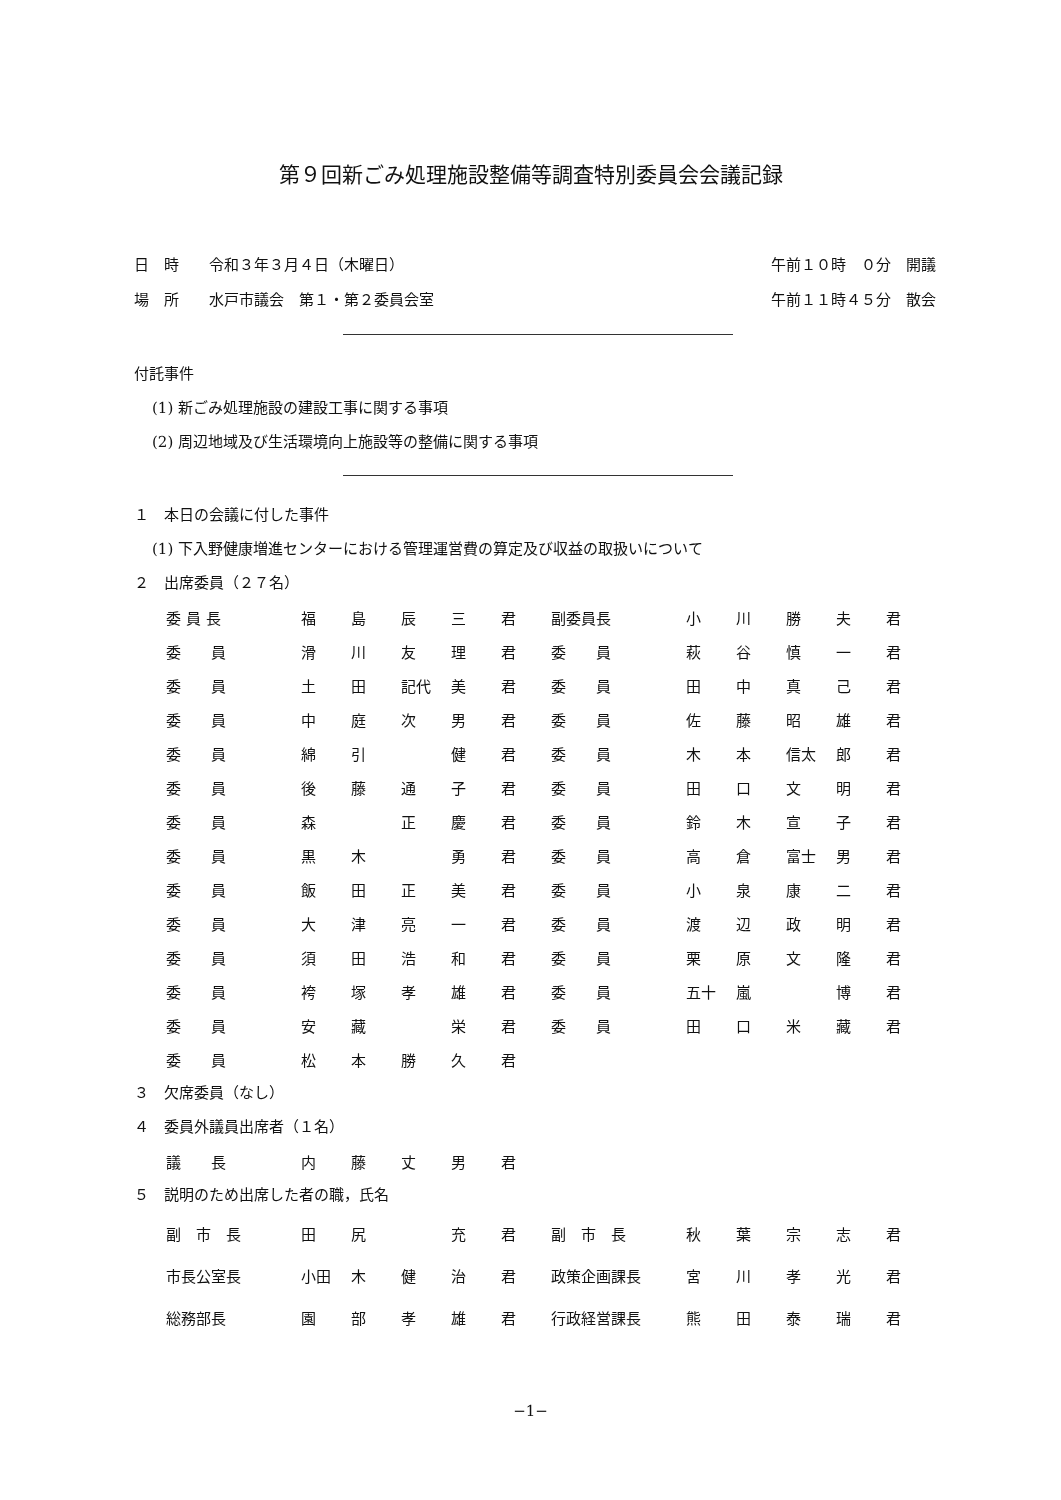第９回新ごみ処理施設整備等調査特別委員会会議記録
日　時　　令和３年３月４日（木曜日） 午前１０時　０分　開議
場　所　　水戸市議会　第１・第２委員会室 午前１１時４５分　散会
付託事件
(1) 新ごみ処理施設の建設工事に関する事項
(2) 周辺地域及び生活環境向上施設等の整備に関する事項
１　本日の会議に付した事件
(1) 下入野健康増進センターにおける管理運営費の算定及び収益の取扱いについて
２　出席委員（２７名）
| 委 員 長 | 福 | 島 | 辰 | 三 | 君 | 副委員長 | 小 | 川 | 勝 | 夫 | 君 |
| 委 員 | 滑 | 川 | 友 | 理 | 君 | 委 員 | 萩 | 谷 | 慎 | 一 | 君 |
| 委 員 | 土 | 田 | 記代 | 美 | 君 | 委 員 | 田 | 中 | 真 | 己 | 君 |
| 委 員 | 中 | 庭 | 次 | 男 | 君 | 委 員 | 佐 | 藤 | 昭 | 雄 | 君 |
| 委 員 | 綿 | 引 | | 健 | 君 | 委 員 | 木 | 本 | 信太 | 郎 | 君 |
| 委 員 | 後 | 藤 | 通 | 子 | 君 | 委 員 | 田 | 口 | 文 | 明 | 君 |
| 委 員 | 森 | | 正 | 慶 | 君 | 委 員 | 鈴 | 木 | 宣 | 子 | 君 |
| 委 員 | 黒 | 木 | | 勇 | 君 | 委 員 | 高 | 倉 | 富士 | 男 | 君 |
| 委 員 | 飯 | 田 | 正 | 美 | 君 | 委 員 | 小 | 泉 | 康 | 二 | 君 |
| 委 員 | 大 | 津 | 亮 | 一 | 君 | 委 員 | 渡 | 辺 | 政 | 明 | 君 |
| 委 員 | 須 | 田 | 浩 | 和 | 君 | 委 員 | 栗 | 原 | 文 | 隆 | 君 |
| 委 員 | 袴 | 塚 | 孝 | 雄 | 君 | 委 員 | 五十 | 嵐 | | 博 | 君 |
| 委 員 | 安 | 藏 | | 栄 | 君 | 委 員 | 田 | 口 | 米 | 藏 | 君 |
| 委 員 | 松 | 本 | 勝 | 久 | 君 | | | | | | |
３　欠席委員（なし）
４　委員外議員出席者（１名）
| 議 長 | 内 | 藤 | 丈 | 男 | 君 |
５　説明のため出席した者の職，氏名
| 副 市 長 | 田 | 尻 | | 充 | 君 | 副 市 長 | 秋 | 葉 | 宗 | 志 | 君 |
| 市長公室長 | 小田 | 木 | 健 | 治 | 君 | 政策企画課長 | 宮 | 川 | 孝 | 光 | 君 |
| 総務部長 | 園 | 部 | 孝 | 雄 | 君 | 行政経営課長 | 熊 | 田 | 泰 | 瑞 | 君 |
−1−